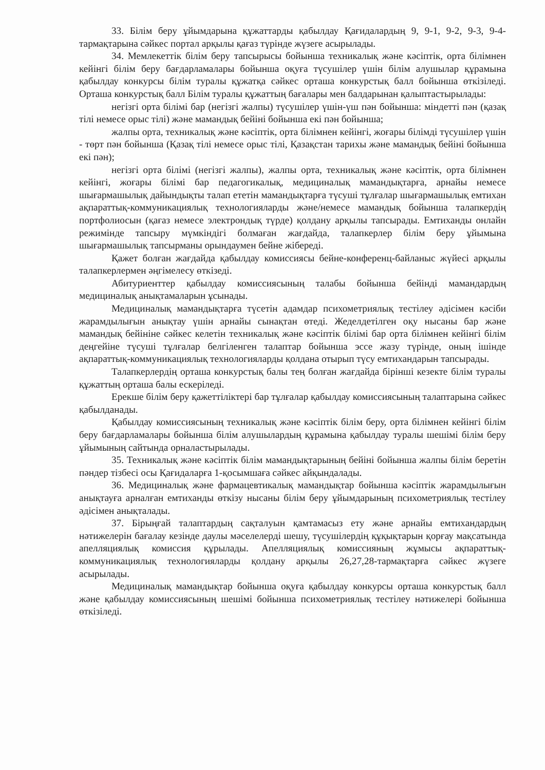33. Білім беру ұйымдарына құжаттарды қабылдау Қағидалардың 9, 9-1, 9-2, 9-3, 9-4-тармақтарына сәйкес портал арқылы қағаз түрінде жүзеге асырылады.
34. Мемлекеттік білім беру тапсырысы бойынша техникалық және кәсіптік, орта білімнен кейінгі білім беру бағдарламалары бойынша оқуға түсушілер үшін білім алушылар құрамына қабылдау конкурсы білім туралы құжатқа сәйкес орташа конкурстық балл бойынша өткізіледі. Орташа конкурстық балл Білім туралы құжаттың бағалары мен балдарынан қалыптастырылады:
негізгі орта білімі бар (негізгі жалпы) түсушілер үшін-үш пән бойынша: міндетті пән (қазақ тілі немесе орыс тілі) және мамандық бейіні бойынша екі пән бойынша;
жалпы орта, техникалық және кәсіптік, орта білімнен кейінгі, жоғары білімді түсушілер үшін - төрт пән бойынша (Қазақ тілі немесе орыс тілі, Қазақстан тарихы және мамандық бейіні бойынша екі пән);
негізгі орта білімі (негізгі жалпы), жалпы орта, техникалық және кәсіптік, орта білімнен кейінгі, жоғары білімі бар педагогикалық, медициналық мамандықтарға, арнайы немесе шығармашылық дайындықты талап ететін мамандықтарға түсуші тұлғалар шығармашылық емтихан ақпараттық-коммуникациялық технологияларды және/немесе мамандық бойынша талапкердің портфолиосын (қағаз немесе электрондық түрде) қолдану арқылы тапсырады. Емтиханды онлайн режимінде тапсыру мүмкіндігі болмаған жағдайда, талапкерлер білім беру ұйымына шығармашылық тапсырманы орындаумен бейне жібереді.
Қажет болған жағдайда қабылдау комиссиясы бейне-конференц-байланыс жүйесі арқылы талапкерлермен әңгімелесу өткізеді.
Абитуриенттер қабылдау комиссиясының талабы бойынша бейінді мамандардың медициналық анықтамаларын ұсынады.
Медициналық мамандықтарға түсетін адамдар психометриялық тестілеу әдісімен кәсіби жарамдылығын анықтау үшін арнайы сынақтан өтеді. Жеделдетілген оқу нысаны бар және мамандық бейініне сәйкес келетін техникалық және кәсіптік білімі бар орта білімнен кейінгі білім деңгейіне түсуші тұлғалар белгіленген талаптар бойынша эссе жазу түрінде, оның ішінде ақпараттық-коммуникациялық технологияларды қолдана отырып түсу емтихандарын тапсырады.
Талапкерлердің орташа конкурстық балы тең болған жағдайда бірінші кезекте білім туралы құжаттың орташа балы ескеріледі.
Ерекше білім беру қажеттіліктері бар тұлғалар қабылдау комиссиясының талаптарына сәйкес қабылданады.
Қабылдау комиссиясының техникалық және кәсіптік білім беру, орта білімнен кейінгі білім беру бағдарламалары бойынша білім алушылардың құрамына қабылдау туралы шешімі білім беру ұйымының сайтында орналастырылады.
35. Техникалық және кәсіптік білім мамандықтарының бейіні бойынша жалпы білім беретін пәндер тізбесі осы Қағидаларға 1-қосымшаға сәйкес айқындалады.
36. Медициналық және фармацевтикалық мамандықтар бойынша кәсіптік жарамдылығын анықтауға арналған емтиханды өткізу нысаны білім беру ұйымдарының психометриялық тестілеу әдісімен анықталады.
37. Бірыңғай талаптардың сақталуын қамтамасыз ету және арнайы емтихандардың нәтижелерін бағалау кезінде даулы мәселелерді шешу, түсушілердің құқықтарын қорғау мақсатында апелляциялық комиссия құрылады. Апелляциялық комиссияның жұмысы ақпараттық-коммуникациялық технологияларды қолдану арқылы 26,27,28-тармақтарға сәйкес жүзеге асырылады.
Медициналық мамандықтар бойынша оқуға қабылдау конкурсы орташа конкурстық балл және қабылдау комиссиясының шешімі бойынша психометриялық тестілеу нәтижелері бойынша өткізіледі.